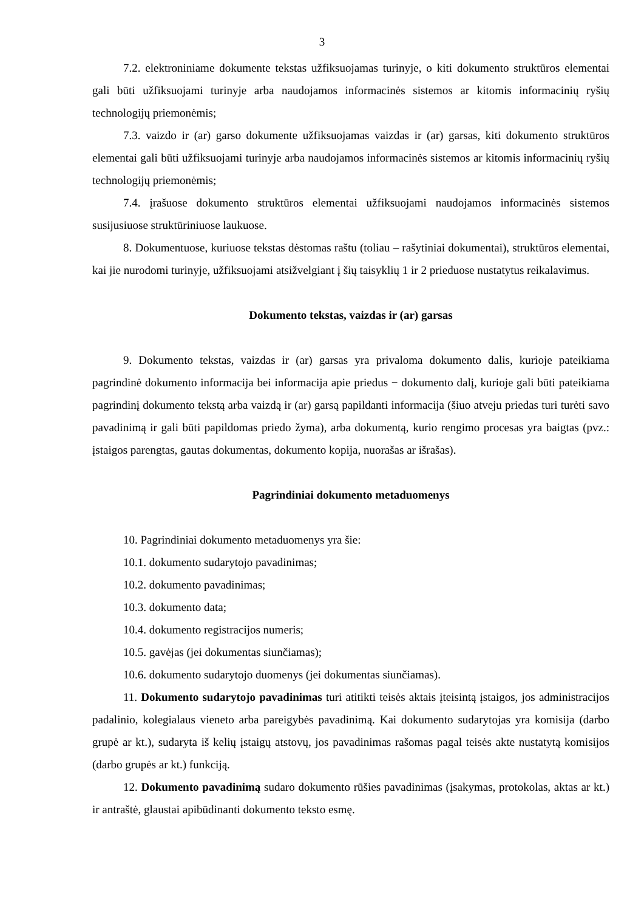3
7.2. elektroniniame dokumente tekstas užfiksuojamas turinyje, o kiti dokumento struktūros elementai gali būti užfiksuojami turinyje arba naudojamos informacinės sistemos ar kitomis informacinių ryšių technologijų priemonėmis;
7.3. vaizdo ir (ar) garso dokumente užfiksuojamas vaizdas ir (ar) garsas, kiti dokumento struktūros elementai gali būti užfiksuojami turinyje arba naudojamos informacinės sistemos ar kitomis informacinių ryšių technologijų priemonėmis;
7.4. įrašuose dokumento struktūros elementai užfiksuojami naudojamos informacinės sistemos susijusiuose struktūriniuose laukuose.
8. Dokumentuose, kuriuose tekstas dėstomas raštu (toliau – rašytiniai dokumentai), struktūros elementai, kai jie nurodomi turinyje, užfiksuojami atsižvelgiant į šių taisyklių 1 ir 2 prieduose nustatytus reikalavimus.
Dokumento tekstas, vaizdas ir (ar) garsas
9. Dokumento tekstas, vaizdas ir (ar) garsas yra privaloma dokumento dalis, kurioje pateikiama pagrindinė dokumento informacija bei informacija apie priedus − dokumento dalį, kurioje gali būti pateikiama pagrindinį dokumento tekstą arba vaizdą ir (ar) garsą papildanti informacija (šiuo atveju priedas turi turėti savo pavadinimą ir gali būti papildomas priedo žyma), arba dokumentą, kurio rengimo procesas yra baigtas (pvz.: įstaigos parengtas, gautas dokumentas, dokumento kopija, nuorašas ar išrašas).
Pagrindiniai dokumento metaduomenys
10. Pagrindiniai dokumento metaduomenys yra šie:
10.1. dokumento sudarytojo pavadinimas;
10.2. dokumento pavadinimas;
10.3. dokumento data;
10.4. dokumento registracijos numeris;
10.5. gavėjas (jei dokumentas siunčiamas);
10.6. dokumento sudarytojo duomenys (jei dokumentas siunčiamas).
11. Dokumento sudarytojo pavadinimas turi atitikti teisės aktais įteisintą įstaigos, jos administracijos padalinio, kolegialaus vieneto arba pareigybės pavadinimą. Kai dokumento sudarytojas yra komisija (darbo grupė ar kt.), sudaryta iš kelių įstaigų atstovų, jos pavadinimas rašomas pagal teisės akte nustatytą komisijos (darbo grupės ar kt.) funkciją.
12. Dokumento pavadinimą sudaro dokumento rūšies pavadinimas (įsakymas, protokolas, aktas ar kt.) ir antraštė, glaustai apibūdinanti dokumento teksto esmę.